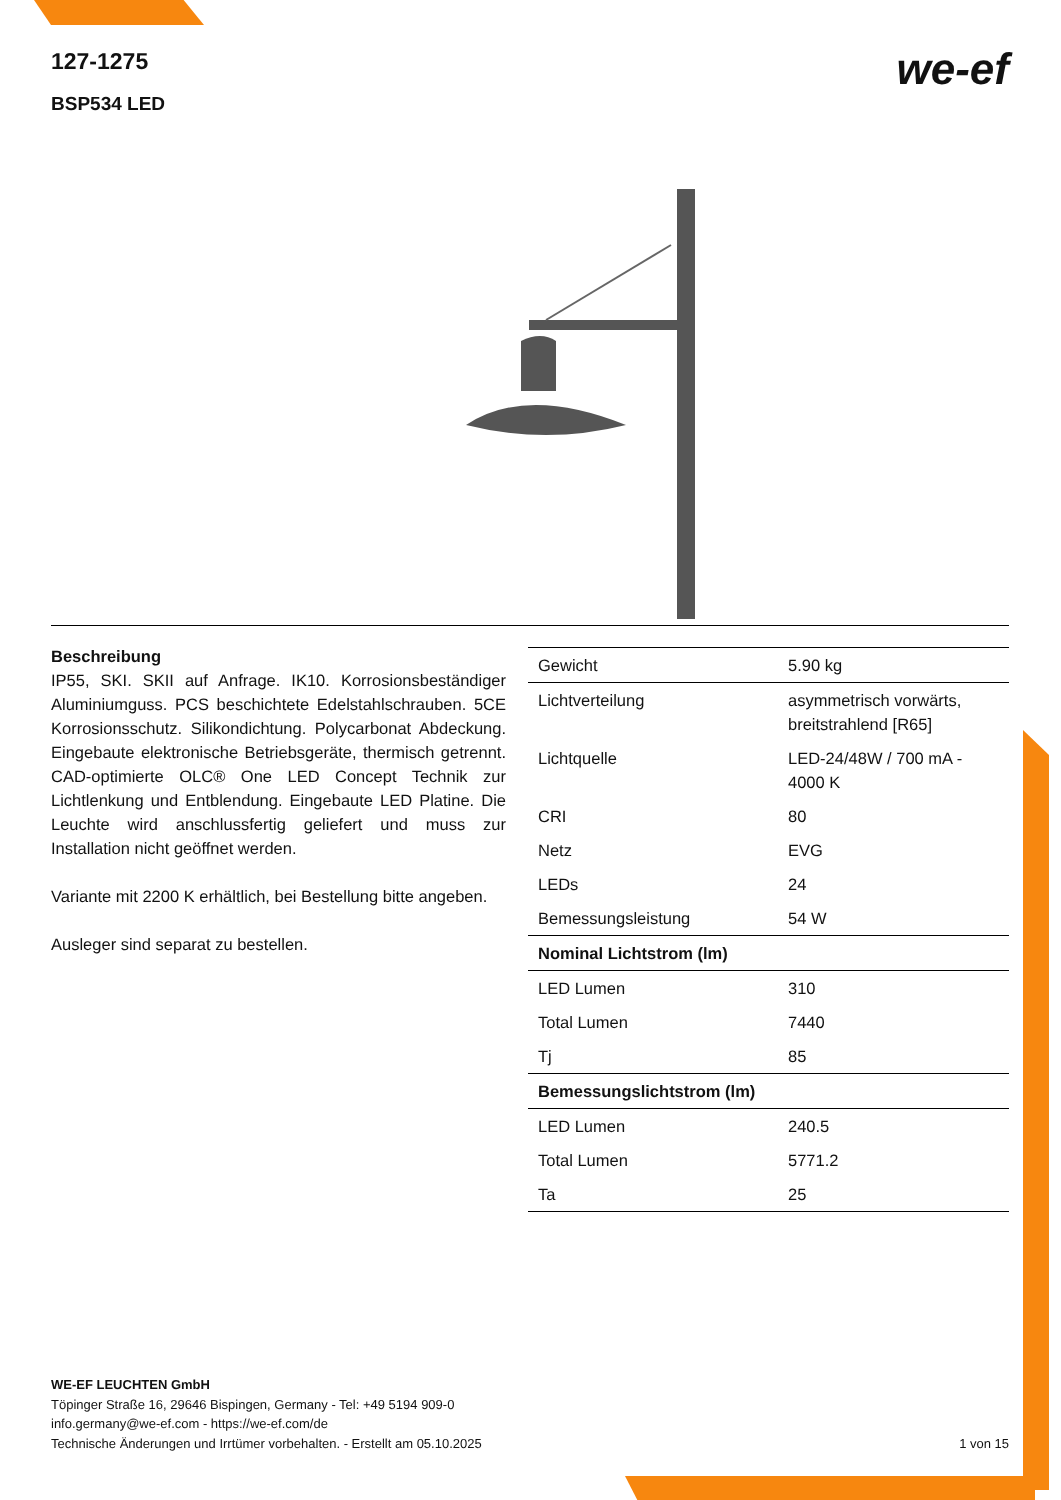we-ef
127-1275
BSP534 LED
Beschreibung
IP55, SKI. SKII auf Anfrage. IK10. Korrosionsbeständiger Aluminiumguss. PCS beschichtete Edelstahlschrauben. 5CE Korrosionsschutz. Silikondichtung. Polycarbonat Abdeckung. Eingebaute elektronische Betriebsgeräte, thermisch getrennt. CAD-optimierte OLC® One LED Concept Technik zur Lichtlenkung und Entblendung. Eingebaute LED Platine. Die Leuchte wird anschlussfertig geliefert und muss zur Installation nicht geöffnet werden.
Variante mit 2200 K erhältlich, bei Bestellung bitte angeben.
Ausleger sind separat zu bestellen.
| Gewicht | 5.90 kg |
| Lichtverteilung | asymmetrisch vorwärts, breitstrahlend [R65] |
| Lichtquelle | LED-24/48W / 700 mA - 4000 K |
| CRI | 80 |
| Netz | EVG |
| LEDs | 24 |
| Bemessungsleistung | 54 W |
| Nominal Lichtstrom (lm) | |
| LED Lumen | 310 |
| Total Lumen | 7440 |
| Tj | 85 |
| Bemessungslichtstrom (lm) | |
| LED Lumen | 240.5 |
| Total Lumen | 5771.2 |
| Ta | 25 |
WE-EF LEUCHTEN GmbH
Töpinger Straße 16, 29646 Bispingen, Germany - Tel: +49 5194 909-0
info.germany@we-ef.com - https://we-ef.com/de
Technische Änderungen und Irrtümer vorbehalten. - Erstellt am 05.10.2025 1 von 15